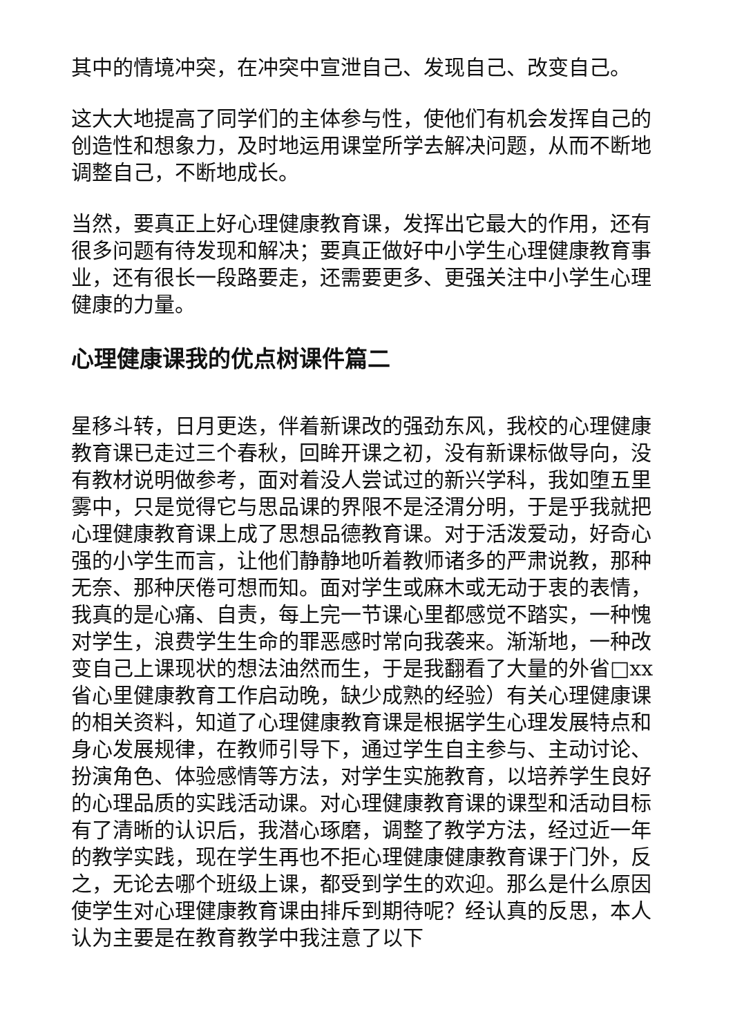其中的情境冲突，在冲突中宣泄自己、发现自己、改变自己。
这大大地提高了同学们的主体参与性，使他们有机会发挥自己的创造性和想象力，及时地运用课堂所学去解决问题，从而不断地调整自己，不断地成长。
当然，要真正上好心理健康教育课，发挥出它最大的作用，还有很多问题有待发现和解决；要真正做好中小学生心理健康教育事业，还有很长一段路要走，还需要更多、更强关注中小学生心理健康的力量。
心理健康课我的优点树课件篇二
星移斗转，日月更迭，伴着新课改的强劲东风，我校的心理健康教育课已走过三个春秋，回眸开课之初，没有新课标做导向，没有教材说明做参考，面对着没人尝试过的新兴学科，我如堕五里雾中，只是觉得它与思品课的界限不是泾渭分明，于是乎我就把心理健康教育课上成了思想品德教育课。对于活泼爱动，好奇心强的小学生而言，让他们静静地听着教师诸多的严肃说教，那种无奈、那种厌倦可想而知。面对学生或麻木或无动于衷的表情，我真的是心痛、自责，每上完一节课心里都感觉不踏实，一种愧对学生，浪费学生生命的罪恶感时常向我袭来。渐渐地，一种改变自己上课现状的想法油然而生，于是我翻看了大量的外省□xx省心里健康教育工作启动晚，缺少成熟的经验）有关心理健康课的相关资料，知道了心理健康教育课是根据学生心理发展特点和身心发展规律，在教师引导下，通过学生自主参与、主动讨论、扮演角色、体验感情等方法，对学生实施教育，以培养学生良好的心理品质的实践活动课。对心理健康教育课的课型和活动目标有了清晰的认识后，我潜心琢磨，调整了教学方法，经过近一年的教学实践，现在学生再也不拒心理健康健康教育课于门外，反之，无论去哪个班级上课，都受到学生的欢迎。那么是什么原因使学生对心理健康教育课由排斥到期待呢？经认真的反思，本人认为主要是在教育教学中我注意了以下